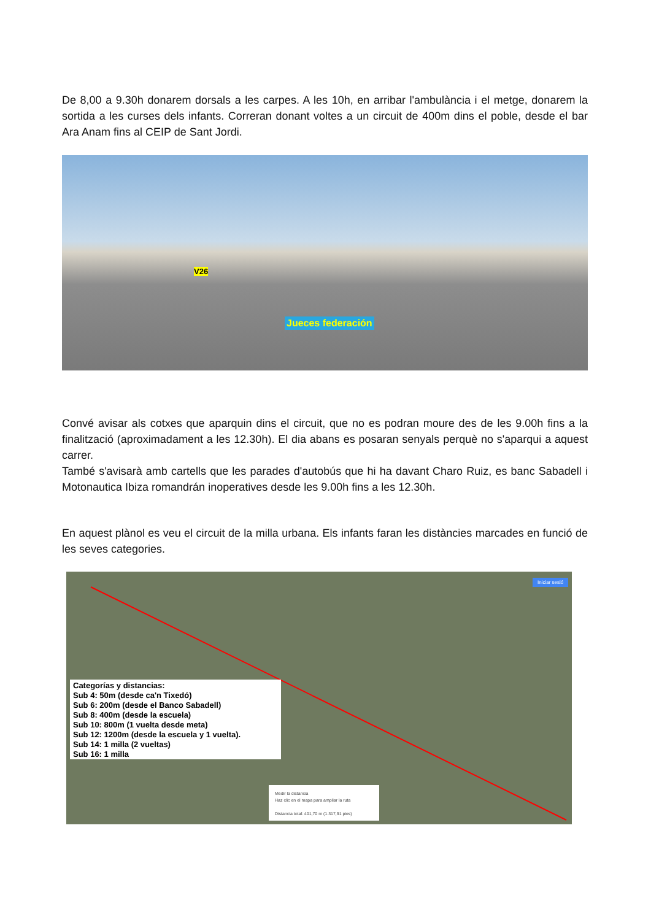De 8,00 a 9.30h donarem dorsals a les carpes. A les 10h, en arribar l'ambulància i el metge, donarem la sortida a les curses dels infants. Correran donant voltes a un circuit de 400m dins el poble, desde el bar Ara Anam fins al CEIP de Sant Jordi.
V26
Jueces federación
Convé avisar als cotxes que aparquin dins el circuit, que no es podran moure des de les 9.00h fins a la finalització (aproximadament a les 12.30h). El dia abans es posaran senyals perquè no s'aparqui a aquest carrer.
També s'avisarà amb cartells que les parades d'autobús que hi ha davant Charo Ruiz, es banc Sabadell i Motonautica Ibiza romandrán inoperatives desde les 9.00h fins a les 12.30h.
En aquest plànol es veu el circuit de la milla urbana. Els infants faran les distàncies marcades en funció de les seves categories.
Categorías y distancias:
Sub 4: 50m (desde ca'n Tixedó)
Sub 6: 200m (desde el Banco Sabadell)
Sub 8: 400m (desde la escuela)
Sub 10: 800m (1 vuelta desde meta)
Sub 12: 1200m (desde la escuela y 1 vuelta).
Sub 14: 1 milla (2 vueltas)
Sub 16: 1 milla
Medir la distancia
Haz clic en el mapa para ampliar la ruta
Distancia total: 401,70 m (1.317,91 pies)
Iniciar sesió